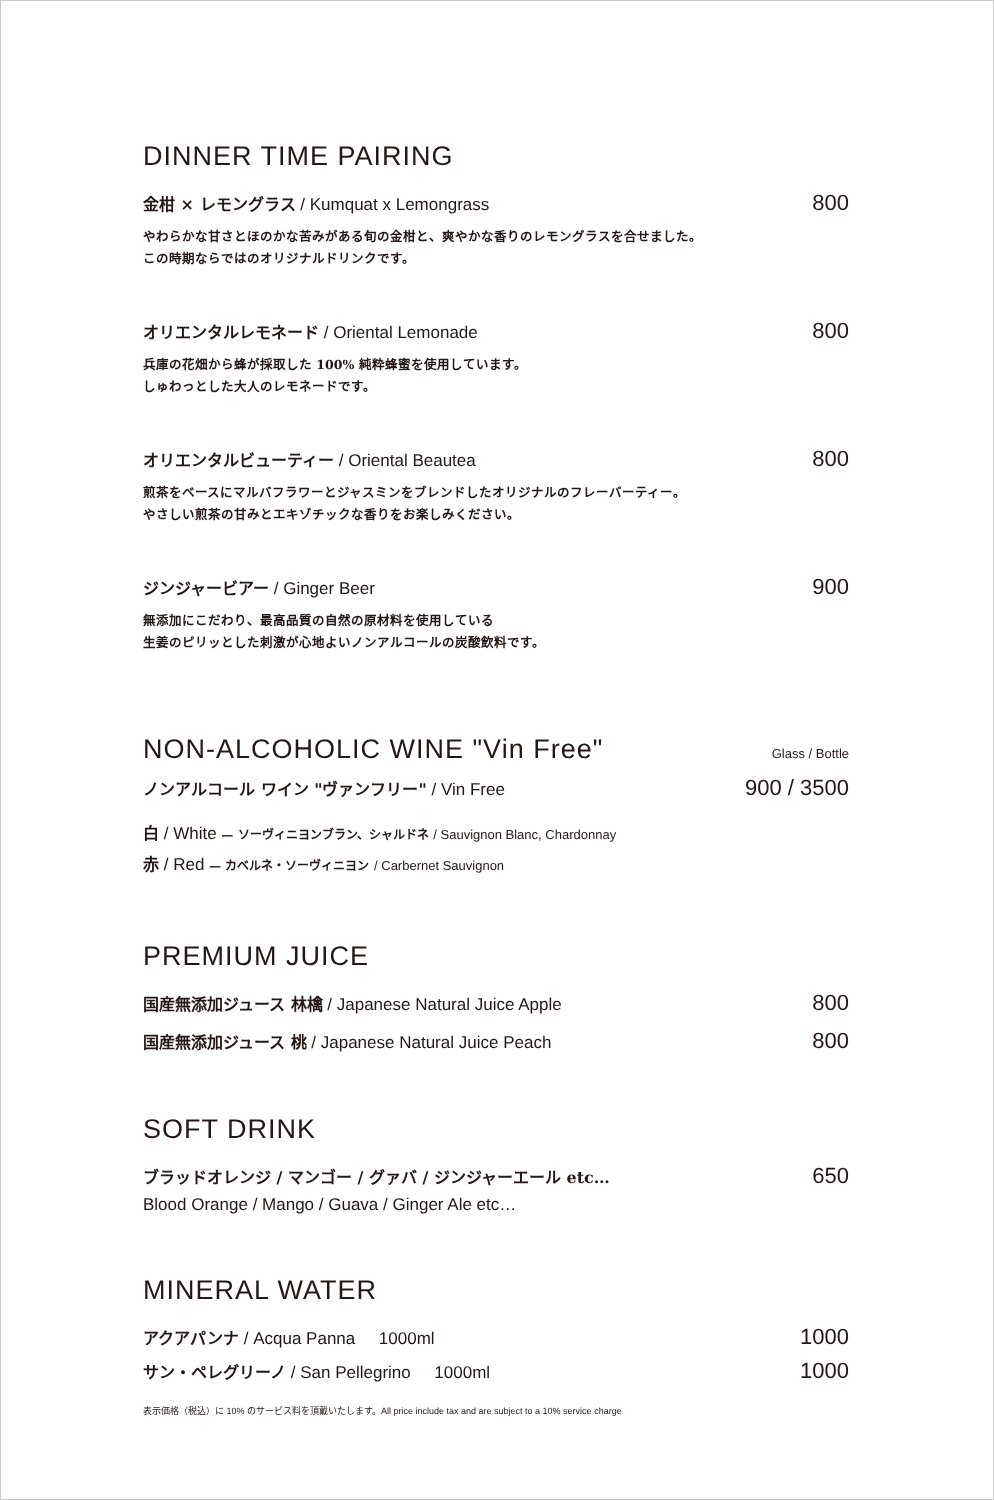DINNER TIME PAIRING
金柑 × レモングラス / Kumquat x Lemongrass 800
やわらかな甘さとほのかな苦みがある旬の金柑と、爽やかな香りのレモングラスを合せました。
この時期ならではのオリジナルドリンクです。
オリエンタルレモネード / Oriental Lemonade 800
兵庫の花畑から蜂が採取した 100% 純粋蜂蜜を使用しています。
しゅわっとした大人のレモネードです。
オリエンタルビューティー / Oriental Beautea 800
煎茶をベースにマルバフラワーとジャスミンをブレンドしたオリジナルのフレーバーティー。
やさしい煎茶の甘みとエキゾチックな香りをお楽しみください。
ジンジャービアー / Ginger Beer 900
無添加にこだわり、最高品質の自然の原材料を使用している
生姜のピリッとした刺激が心地よいノンアルコールの炭酸飲料です。
NON-ALCOHOLIC WINE "Vin Free"
Glass / Bottle
ノンアルコール ワイン "ヴァンフリー" / Vin Free 900 / 3500
白 / White — ソーヴィニヨンブラン、シャルドネ / Sauvignon Blanc, Chardonnay
赤 / Red — カベルネ・ソーヴィニヨン / Carbernet Sauvignon
PREMIUM JUICE
国産無添加ジュース 林檎 / Japanese Natural Juice Apple 800
国産無添加ジュース 桃 / Japanese Natural Juice Peach 800
SOFT DRINK
ブラッドオレンジ / マンゴー / グァバ / ジンジャーエール etc… 650
Blood Orange / Mango / Guava / Ginger Ale etc…
MINERAL WATER
アクアパンナ / Acqua Panna 1000ml 1000
サン・ペレグリーノ / San Pellegrino 1000ml 1000
表示価格（税込）に 10% のサービス料を頂戴いたします。All price include tax and are subject to a 10% service charge